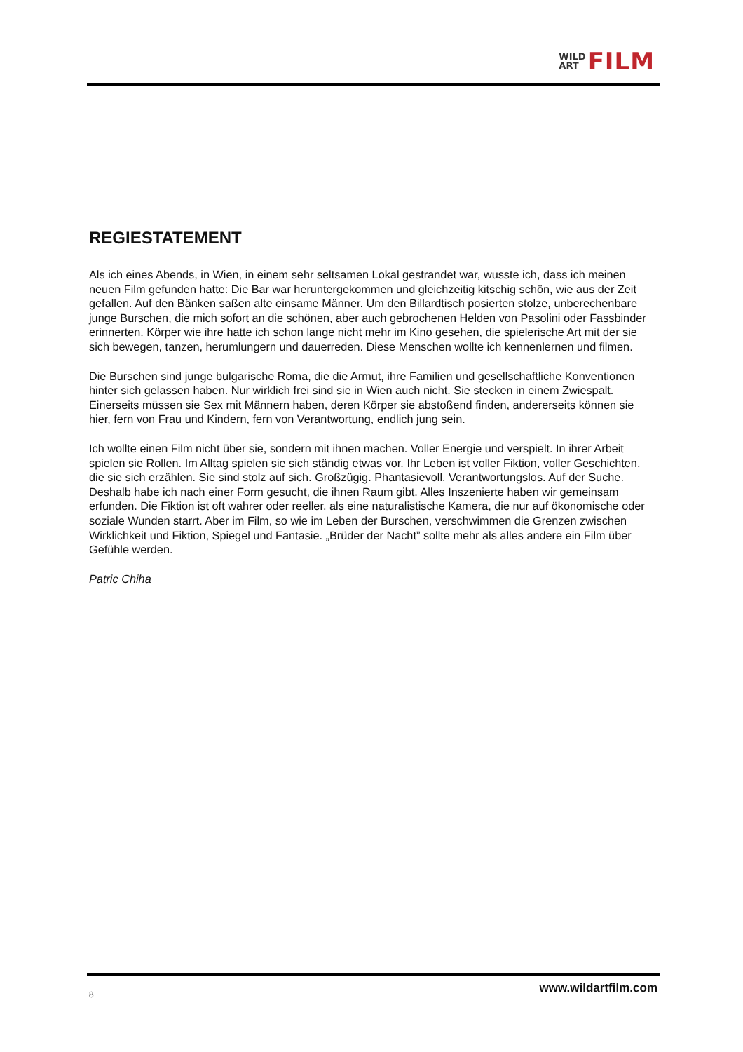WILD
ART
FILM
REGIESTATEMENT
Als ich eines Abends, in Wien, in einem sehr seltsamen Lokal gestrandet war, wusste ich, dass ich meinen neuen Film gefunden hatte: Die Bar war heruntergekommen und gleichzeitig kitschig schön, wie aus der Zeit gefallen. Auf den Bänken saßen alte einsame Männer. Um den Billardtisch posierten stolze, unberechenbare junge Burschen, die mich sofort an die schönen, aber auch gebrochenen Helden von Pasolini oder Fassbinder erinnerten. Körper wie ihre hatte ich schon lange nicht mehr im Kino gesehen, die spielerische Art mit der sie sich bewegen, tanzen, herumlungern und dauerreden. Diese Menschen wollte ich kennenlernen und filmen.
Die Burschen sind junge bulgarische Roma, die die Armut, ihre Familien und gesellschaftliche Konventionen hinter sich gelassen haben. Nur wirklich frei sind sie in Wien auch nicht. Sie stecken in einem Zwiespalt. Einerseits müssen sie Sex mit Männern haben, deren Körper sie abstoßend finden, andererseits können sie hier, fern von Frau und Kindern, fern von Verantwortung, endlich jung sein.
Ich wollte einen Film nicht über sie, sondern mit ihnen machen. Voller Energie und verspielt. In ihrer Arbeit spielen sie Rollen. Im Alltag spielen sie sich ständig etwas vor. Ihr Leben ist voller Fiktion, voller Geschichten, die sie sich erzählen. Sie sind stolz auf sich. Großzügig. Phantasievoll. Verantwortungslos. Auf der Suche. Deshalb habe ich nach einer Form gesucht, die ihnen Raum gibt. Alles Inszenierte haben wir gemeinsam erfunden. Die Fiktion ist oft wahrer oder reeller, als eine naturalistische Kamera, die nur auf ökonomische oder soziale Wunden starrt. Aber im Film, so wie im Leben der Burschen, verschwimmen die Grenzen zwischen Wirklichkeit und Fiktion, Spiegel und Fantasie. „Brüder der Nacht” sollte mehr als alles andere ein Film über Gefühle werden.
Patric Chiha
8 www.wildartfilm.com